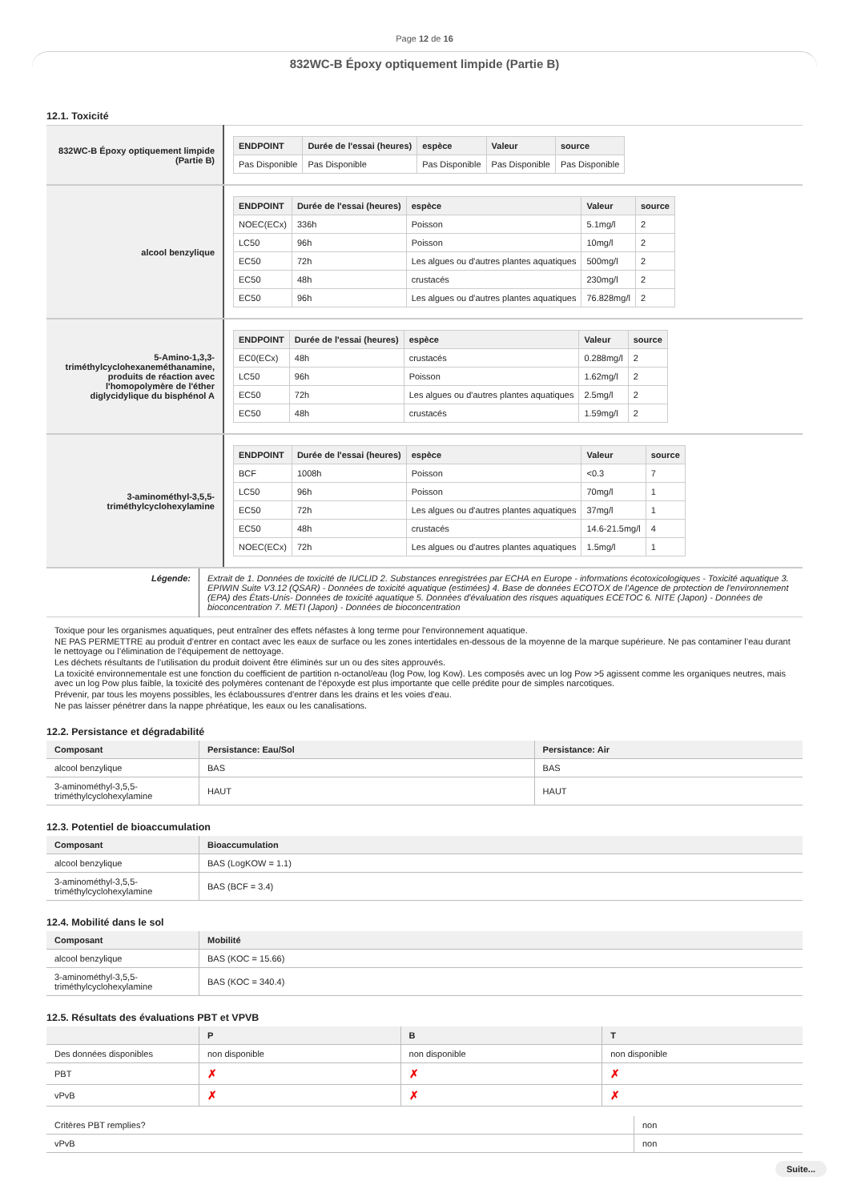Page 12 de 16
832WC-B Époxy optiquement limpide (Partie B)
12.1. Toxicité
| 832WC-B Époxy optiquement limpide (Partie B) | / ENDPOINT / Durée de l'essai (heures) / espèce / Valeur / source / / --- / --- / --- / --- / --- / / Pas Disponible / Pas Disponible / Pas Disponible / Pas Disponible / Pas Disponible / |
| alcool benzylique | / ENDPOINT / Durée de l'essai (heures) / espèce / Valeur / source / / --- / --- / --- / --- / --- / / NOEC(ECx) / 336h / Poisson / 5.1mg/l / 2 / / LC50 / 96h / Poisson / 10mg/l / 2 / / EC50 / 72h / Les algues ou d'autres plantes aquatiques / 500mg/l / 2 / / EC50 / 48h / crustacés / 230mg/l / 2 / / EC50 / 96h / Les algues ou d'autres plantes aquatiques / 76.828mg/l / 2 / |
| 5-Amino-1,3,3-triméthylcyclohexaneméthanamine, produits de réaction avec l'homopolymère de l'éther diglycidylique du bisphénol A | / ENDPOINT / Durée de l'essai (heures) / espèce / Valeur / source / / --- / --- / --- / --- / --- / / EC0(ECx) / 48h / crustacés / 0.288mg/l / 2 / / LC50 / 96h / Poisson / 1.62mg/l / 2 / / EC50 / 72h / Les algues ou d'autres plantes aquatiques / 2.5mg/l / 2 / / EC50 / 48h / crustacés / 1.59mg/l / 2 / |
| 3-aminométhyl-3,5,5-triméthylcyclohexylamine | / ENDPOINT / Durée de l'essai (heures) / espèce / Valeur / source / / --- / --- / --- / --- / --- / / BCF / 1008h / Poisson / <0.3 / 7 / / LC50 / 96h / Poisson / 70mg/l / 1 / / EC50 / 72h / Les algues ou d'autres plantes aquatiques / 37mg/l / 1 / / EC50 / 48h / crustacés / 14.6-21.5mg/l / 4 / / NOEC(ECx) / 72h / Les algues ou d'autres plantes aquatiques / 1.5mg/l / 1 / |
| Légende: | Extrait de 1. Données de toxicité de IUCLID 2. Substances enregistrées par ECHA en Europe - informations écotoxicologiques - Toxicité aquatique 3. EPIWIN Suite V3.12 (QSAR) - Données de toxicité aquatique (estimées) 4. Base de données ECOTOX de l'Agence de protection de l'environnement (EPA) des États-Unis- Données de toxicité aquatique 5. Données d'évaluation des risques aquatiques ECETOC 6. NITE (Japon) - Données de bioconcentration 7. METI (Japon) - Données de bioconcentration |
Toxique pour les organismes aquatiques, peut entraîner des effets néfastes à long terme pour l'environnement aquatique.
NE PAS PERMETTRE au produit d’entrer en contact avec les eaux de surface ou les zones intertidales en-dessous de la moyenne de la marque supérieure. Ne pas contaminer l’eau durant le nettoyage ou l’élimination de l’équipement de nettoyage.
Les déchets résultants de l’utilisation du produit doivent être éliminés sur un ou des sites approuvés.
La toxicité environnementale est une fonction du coefficient de partition n-octanol/eau (log Pow, log Kow). Les composés avec un log Pow >5 agissent comme les organiques neutres, mais avec un log Pow plus faible, la toxicité des polymères contenant de l'époxyde est plus importante que celle prédite pour de simples narcotiques.
Prévenir, par tous les moyens possibles, les éclaboussures d'entrer dans les drains et les voies d'eau.
Ne pas laisser pénétrer dans la nappe phréatique, les eaux ou les canalisations.
12.2. Persistance et dégradabilité
| Composant | Persistance: Eau/Sol | Persistance: Air |
| --- | --- | --- |
| alcool benzylique | BAS | BAS |
| 3-aminométhyl-3,5,5-triméthylcyclohexylamine | HAUT | HAUT |
12.3. Potentiel de bioaccumulation
| Composant | Bioaccumulation |
| --- | --- |
| alcool benzylique | BAS (LogKOW = 1.1) |
| 3-aminométhyl-3,5,5-triméthylcyclohexylamine | BAS (BCF = 3.4) |
12.4. Mobilité dans le sol
| Composant | Mobilité |
| --- | --- |
| alcool benzylique | BAS (KOC = 15.66) |
| 3-aminométhyl-3,5,5-triméthylcyclohexylamine | BAS (KOC = 340.4) |
12.5. Résultats des évaluations PBT et VPVB
| | P | B | T |
| --- | --- | --- | --- |
| Des données disponibles | non disponible | non disponible | non disponible |
| PBT | ✗ | ✗ | ✗ |
| vPvB | ✗ | ✗ | ✗ |
| Critères PBT remplies? | non |
| vPvB | non |
Suite...